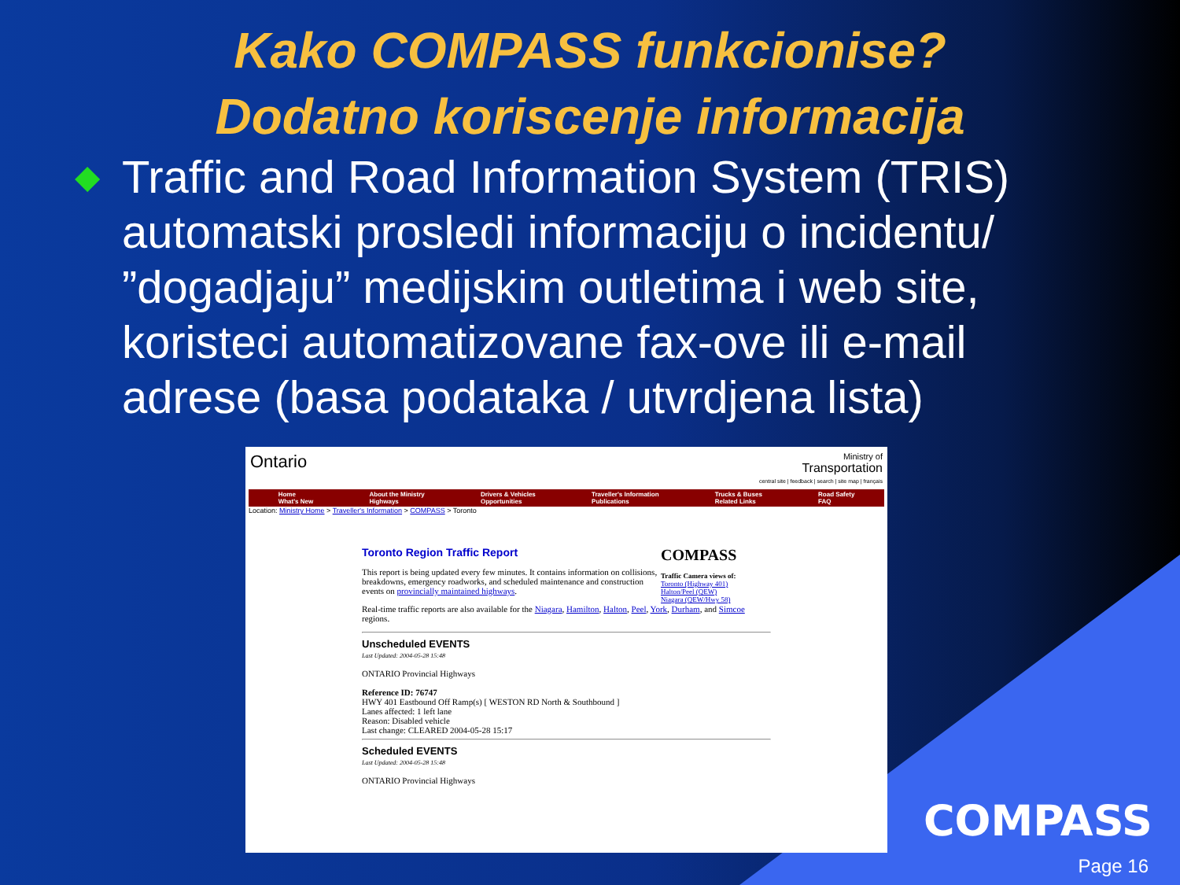Kako COMPASS funkcionise?
Dodatno koriscenje informacija
◆
Traffic and Road Information System (TRIS) automatski prosledi informaciju o incidentu/ ”dogadjaju” medijskim outletima i web site, koristeci automatizovane fax-ove ili e-mail adrese (basa podataka / utvrdjena lista)
Ontario Ministry of
Transportation
central site | feedback | search | site map | français
Home
What's New About the Ministry
Highways Drivers & Vehicles
Opportunities Traveller's Information
Publications Trucks & Buses
Related Links Road Safety
FAQ
Location: Ministry Home > Traveller's Information > COMPASS > Toronto
COMPASS
Traffic Camera views of:
Toronto (Highway 401)
Halton/Peel (QEW)
Niagara (QEW/Hwy 58)
Toronto Region Traffic Report
This report is being updated every few minutes. It contains information on collisions, breakdowns, emergency roadworks, and scheduled maintenance and construction events on provincially maintained highways.
Real-time traffic reports are also available for the Niagara, Hamilton, Halton, Peel, York, Durham, and Simcoe regions.
Unscheduled EVENTS
Last Updated: 2004-05-28 15:48
ONTARIO Provincial Highways
Reference ID: 76747
HWY 401 Eastbound Off Ramp(s) [ WESTON RD North & Southbound ]
Lanes affected: 1 left lane
Reason: Disabled vehicle
Last change: CLEARED 2004-05-28 15:17
Scheduled EVENTS
Last Updated: 2004-05-28 15:48
ONTARIO Provincial Highways
COMPASS
Page 16